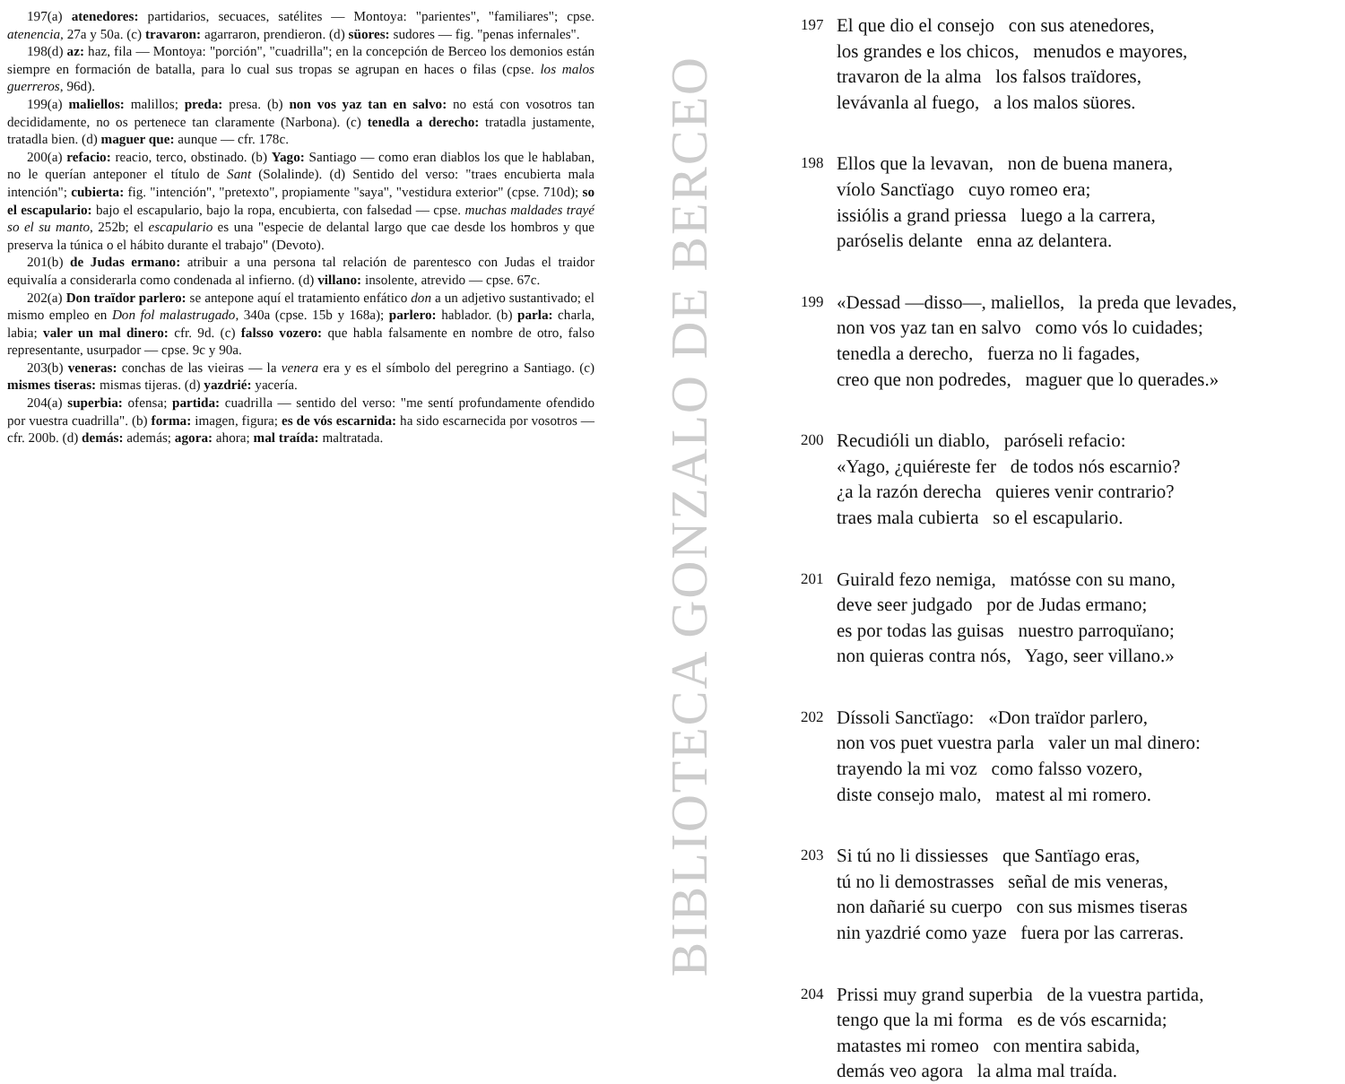197(a) atenedores: partidarios, secuaces, satélites — Montoya: "parientes", "familiares"; cpse. atenencia, 27a y 50a. (c) travaron: agarraron, prendieron. (d) süores: sudores — fig. "penas infernales".
198(d) az: haz, fila — Montoya: "porción", "cuadrilla"; en la concepción de Berceo los demonios están siempre en formación de batalla, para lo cual sus tropas se agrupan en haces o filas (cpse. los malos guerreros, 96d).
199(a) maliellos: malillos; preda: presa. (b) non vos yaz tan en salvo: no está con vosotros tan decididamente, no os pertenece tan claramente (Narbona). (c) tenedla a derecho: tratadla justamente, tratadla bien. (d) maguer que: aunque — cfr. 178c.
200(a) refacio: reacio, terco, obstinado. (b) Yago: Santiago — como eran diablos los que le hablaban, no le querían anteponer el título de Sant (Solalinde). (d) Sentido del verso: "traes encubierta mala intención"; cubierta: fig. "intención", "pretexto", propiamente "saya", "vestidura exterior" (cpse. 710d); so el escapulario: bajo el escapulario, bajo la ropa, encubierta, con falsedad — cpse. muchas maldades trayé so el su manto, 252b; el escapulario es una "especie de delantal largo que cae desde los hombros y que preserva la túnica o el hábito durante el trabajo" (Devoto).
201(b) de Judas ermano: atribuir a una persona tal relación de parentesco con Judas el traidor equivalía a considerarla como condenada al infierno. (d) villano: insolente, atrevido — cpse. 67c.
202(a) Don traïdor parlero: se antepone aquí el tratamiento enfático don a un adjetivo sustantivado; el mismo empleo en Don fol malastrugado, 340a (cpse. 15b y 168a); parlero: hablador. (b) parla: charla, labia; valer un mal dinero: cfr. 9d. (c) falsso vozero: que habla falsamente en nombre de otro, falso representante, usurpador — cpse. 9c y 90a.
203(b) veneras: conchas de las vieiras — la venera era y es el símbolo del peregrino a Santiago. (c) mismes tiseras: mismas tijeras. (d) yazdrié: yacería.
204(a) superbia: ofensa; partida: cuadrilla — sentido del verso: "me sentí profundamente ofendido por vuestra cuadrilla". (b) forma: imagen, figura; es de vós escarnida: ha sido escarnecida por vosotros — cfr. 200b. (d) demás: además; agora: ahora; mal traída: maltratada.
BIBLIOTECA GONZALO DE BERCEO
197
El que dio el consejo con sus atenedores,
los grandes e los chicos, menudos e mayores,
travaron de la alma los falsos traïdores,
levávanla al fuego, a los malos süores.
198
Ellos que la levavan, non de buena manera,
víolo Sanctïago cuyo romeo era;
issiólis a grand priessa luego a la carrera,
paróselis delante enna az delantera.
199
«Dessad —disso—, maliellos, la preda que levades,
non vos yaz tan en salvo como vós lo cuidades;
tenedla a derecho, fuerza no li fagades,
creo que non podredes, maguer que lo querades.»
200
Recudióli un diablo, paróseli refacio:
«Yago, ¿quiéreste fer de todos nós escarnio?
¿a la razón derecha quieres venir contrario?
traes mala cubierta so el escapulario.
201
Guirald fezo nemiga, matósse con su mano,
deve seer judgado por de Judas ermano;
es por todas las guisas nuestro parroquïano;
non quieras contra nós, Yago, seer villano.»
202
Díssoli Sanctïago: «Don traïdor parlero,
non vos puet vuestra parla valer un mal dinero:
trayendo la mi voz como falsso vozero,
diste consejo malo, matest al mi romero.
203
Si tú no li dissiesses que Santïago eras,
tú no li demostrasses señal de mis veneras,
non dañarié su cuerpo con sus mismes tiseras
nin yazdrié como yaze fuera por las carreras.
204
Prissi muy grand superbia de la vuestra partida,
tengo que la mi forma es de vós escarnida;
matastes mi romeo con mentira sabida,
demás veo agora la alma mal traída.